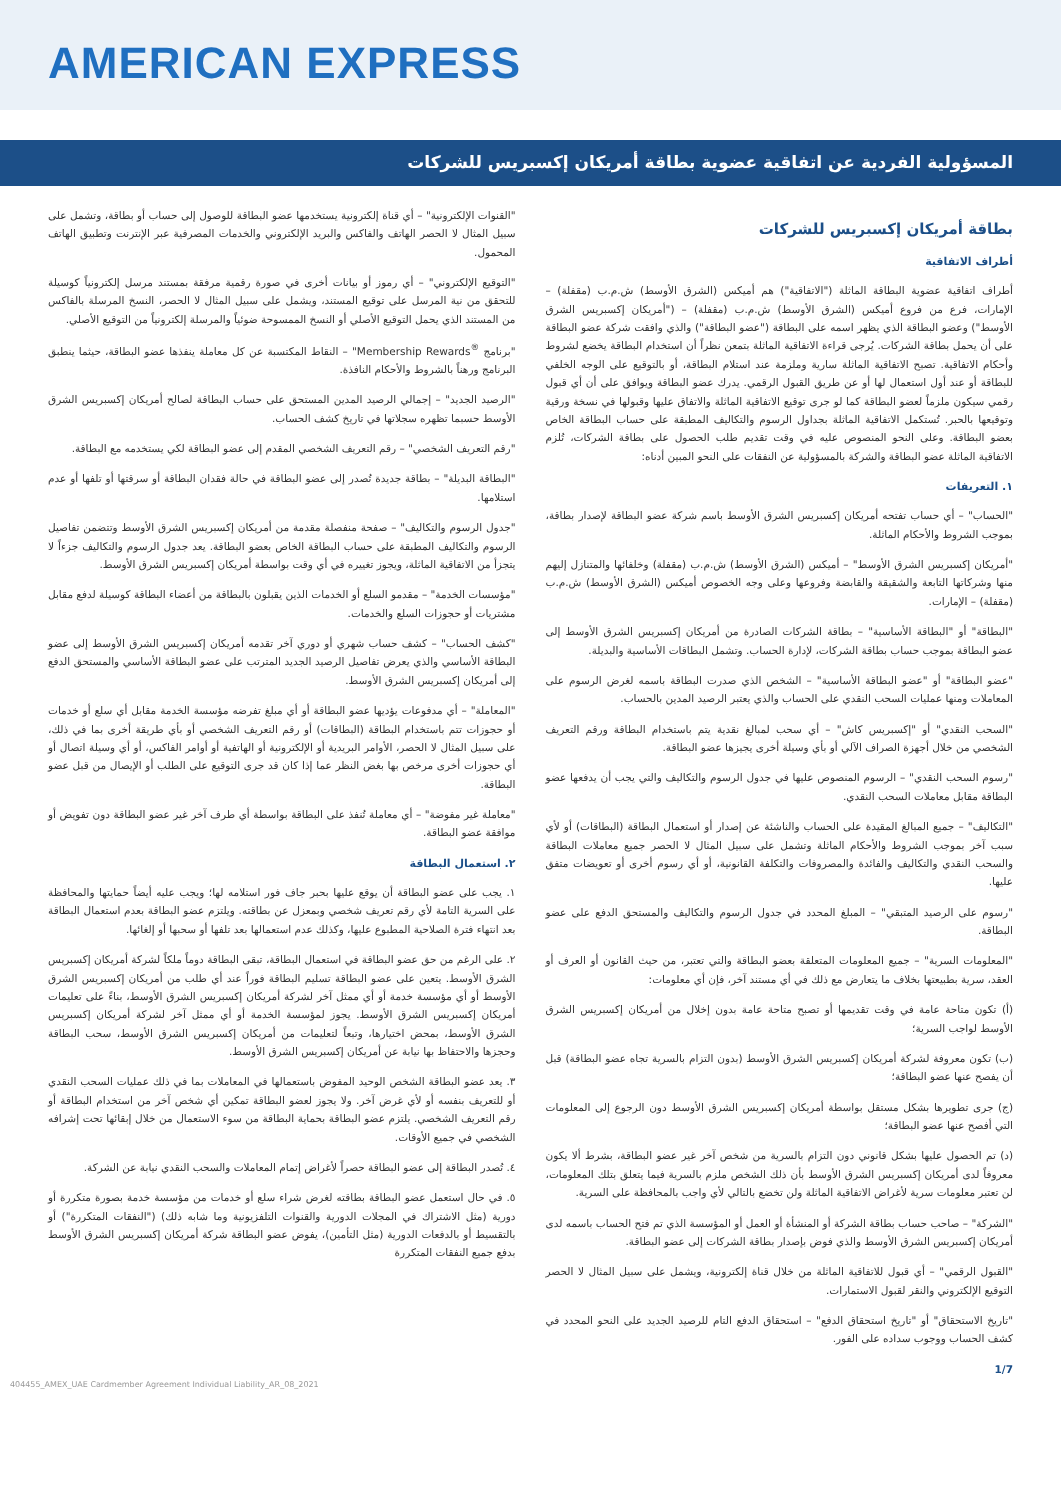AMERICAN EXPRESS
المسؤولية الفردية عن اتفاقية عضوية بطاقة أمريكان إكسبريس للشركات
بطاقة أمريكان إكسبريس للشركات
أطراف الاتفاقية
أطراف اتفاقية عضوية البطاقة الماثلة ("الاتفاقية") هم أميكس (الشرق الأوسط) ش.م.ب (مقفلة) – الإمارات، فرع من فروع أميكس (الشرق الأوسط) ش.م.ب (مقفلة) – ("أمريكان إكسبريس الشرق الأوسط") وعضو البطاقة الذي يظهر اسمه على البطاقة ("عضو البطاقة") والذي وافقت شركة عضو البطاقة على أن يحمل بطاقة الشركات. يُرجى قراءة الاتفاقية الماثلة بتمعن نظراً أن استخدام البطاقة يخضع لشروط وأحكام الاتفاقية. تصبح الاتفاقية الماثلة سارية وملزمة عند استلام البطاقة، أو بالتوقيع على الوجه الخلفي للبطاقة أو عند أول استعمال لها أو عن طريق القبول الرقمي. يدرك عضو البطاقة ويوافق على أن أي قبول رقمي سيكون ملزماً لعضو البطاقة كما لو جرى توقيع الاتفاقية الماثلة والاتفاق عليها وقبولها في نسخة ورقية وتوقيعها بالحبر. تُستكمل الاتفاقية الماثلة بجداول الرسوم والتكاليف المطبقة على حساب البطاقة الخاص بعضو البطاقة. وعلى النحو المنصوص عليه في وقت تقديم طلب الحصول على بطاقة الشركات، تُلزم الاتفاقية الماثلة عضو البطاقة والشركة بالمسؤولية عن النفقات على النحو المبين أدناه:
١. التعريفات
"الحساب" – أي حساب تفتحه أمريكان إكسبريس الشرق الأوسط باسم شركة عضو البطاقة لإصدار بطاقة، بموجب الشروط والأحكام الماثلة.
"أمريكان إكسبريس الشرق الأوسط" – أميكس (الشرق الأوسط) ش.م.ب (مقفلة) وخلفائها والمتنازل إليهم منها وشركاتها التابعة والشقيقة والقابضة وفروعها وعلى وجه الخصوص أميكس (الشرق الأوسط) ش.م.ب (مقفلة) – الإمارات.
"البطاقة" أو "البطاقة الأساسية" – بطاقة الشركات الصادرة من أمريكان إكسبريس الشرق الأوسط إلى عضو البطاقة بموجب حساب بطاقة الشركات، لإدارة الحساب. وتشمل البطاقات الأساسية والبديلة.
"عضو البطاقة" أو "عضو البطاقة الأساسية" – الشخص الذي صدرت البطاقة باسمه لغرض الرسوم على المعاملات ومنها عمليات السحب النقدي على الحساب والذي يعتبر الرصيد المدين بالحساب.
"السحب النقدي" أو "إكسبريس كاش" – أي سحب لمبالغ نقدية يتم باستخدام البطاقة ورقم التعريف الشخصي من خلال أجهزة الصراف الآلي أو بأي وسيلة أخرى يجيزها عضو البطاقة.
"رسوم السحب النقدي" – الرسوم المنصوص عليها في جدول الرسوم والتكاليف والتي يجب أن يدفعها عضو البطاقة مقابل معاملات السحب النقدي.
"التكاليف" – جميع المبالغ المقيدة على الحساب والناشئة عن إصدار أو استعمال البطاقة (البطاقات) أو لأي سبب آخر بموجب الشروط والأحكام الماثلة وتشمل على سبيل المثال لا الحصر جميع معاملات البطاقة والسحب النقدي والتكاليف والفائدة والمصروفات والتكلفة القانونية، أو أي رسوم أخرى أو تعويضات متفق عليها.
"رسوم على الرصيد المتبقي" – المبلغ المحدد في جدول الرسوم والتكاليف والمستحق الدفع على عضو البطاقة.
"المعلومات السرية" – جميع المعلومات المتعلقة بعضو البطاقة والتي تعتبر، من حيث القانون أو العرف أو العقد، سرية بطبيعتها بخلاف ما يتعارض مع ذلك في أي مستند آخر، فإن أي معلومات:
(أ) تكون متاحة عامة في وقت تقديمها أو تصبح متاحة عامة بدون إخلال من أمريكان إكسبريس الشرق الأوسط لواجب السرية؛
(ب) تكون معروفة لشركة أمريكان إكسبريس الشرق الأوسط (بدون التزام بالسرية تجاه عضو البطاقة) قبل أن يفصح عنها عضو البطاقة؛
(ج) جرى تطويرها بشكل مستقل بواسطة أمريكان إكسبريس الشرق الأوسط دون الرجوع إلى المعلومات التي أفصح عنها عضو البطاقة؛
(د) تم الحصول عليها بشكل قانوني دون التزام بالسرية من شخص آخر غير عضو البطاقة، بشرط ألا يكون معروفاً لدى أمريكان إكسبريس الشرق الأوسط بأن ذلك الشخص ملزم بالسرية فيما يتعلق بتلك المعلومات، لن تعتبر معلومات سرية لأغراض الاتفاقية الماثلة ولن تخضع بالتالي لأي واجب بالمحافظة على السرية.
"الشركة" – صاحب حساب بطاقة الشركة أو المنشأة أو العمل أو المؤسسة الذي تم فتح الحساب باسمه لدى أمريكان إكسبريس الشرق الأوسط والذي فوض بإصدار بطاقة الشركات إلى عضو البطاقة.
"القبول الرقمي" – أي قبول للاتفاقية الماثلة من خلال قناة إلكترونية، ويشمل على سبيل المثال لا الحصر التوقيع الإلكتروني والنقر لقبول الاستمارات.
"تاريخ الاستحقاق" أو "تاريخ استحقاق الدفع" – استحقاق الدفع التام للرصيد الجديد على النحو المحدد في كشف الحساب ووجوب سداده على الفور.
"القنوات الإلكترونية" – أي قناة إلكترونية يستخدمها عضو البطاقة للوصول إلى حساب أو بطاقة، وتشمل على سبيل المثال لا الحصر الهاتف والفاكس والبريد الإلكتروني والخدمات المصرفية عبر الإنترنت وتطبيق الهاتف المحمول.
"التوقيع الإلكتروني" – أي رموز أو بيانات أخرى في صورة رقمية مرفقة بمستند مرسل إلكترونياً كوسيلة للتحقق من نية المرسل على توقيع المستند، ويشمل على سبيل المثال لا الحصر، النسخ المرسلة بالفاكس من المستند الذي يحمل التوقيع الأصلي أو النسخ الممسوحة ضوئياً والمرسلة إلكترونياً من التوقيع الأصلي.
"برنامج <sup>®</sup>Membership Rewards" – النقاط المكتسبة عن كل معاملة ينفذها عضو البطاقة، حيثما ينطبق البرنامج ورهناً بالشروط والأحكام النافذة.
"الرصيد الجديد" – إجمالي الرصيد المدين المستحق على حساب البطاقة لصالح أمريكان إكسبريس الشرق الأوسط حسبما تظهره سجلاتها في تاريخ كشف الحساب.
"رقم التعريف الشخصي" – رقم التعريف الشخصي المقدم إلى عضو البطاقة لكي يستخدمه مع البطاقة.
"البطاقة البديلة" – بطاقة جديدة تُصدر إلى عضو البطاقة في حالة فقدان البطاقة أو سرقتها أو تلفها أو عدم استلامها.
"جدول الرسوم والتكاليف" – صفحة منفصلة مقدمة من أمريكان إكسبريس الشرق الأوسط وتتضمن تفاصيل الرسوم والتكاليف المطبقة على حساب البطاقة الخاص بعضو البطاقة. يعد جدول الرسوم والتكاليف جزءاً لا يتجزأ من الاتفاقية الماثلة، ويجوز تغييره في أي وقت بواسطة أمريكان إكسبريس الشرق الأوسط.
"مؤسسات الخدمة" – مقدمو السلع أو الخدمات الذين يقبلون بالبطاقة من أعضاء البطاقة كوسيلة لدفع مقابل مشتريات أو حجوزات السلع والخدمات.
"كشف الحساب" – كشف حساب شهري أو دوري آخر تقدمه أمريكان إكسبريس الشرق الأوسط إلى عضو البطاقة الأساسي والذي يعرض تفاصيل الرصيد الجديد المترتب على عضو البطاقة الأساسي والمستحق الدفع إلى أمريكان إكسبريس الشرق الأوسط.
"المعاملة" – أي مدفوعات يؤديها عضو البطاقة أو أي مبلغ تفرضه مؤسسة الخدمة مقابل أي سلع أو خدمات أو حجوزات تتم باستخدام البطاقة (البطاقات) أو رقم التعريف الشخصي أو بأي طريقة أخرى بما في ذلك، على سبيل المثال لا الحصر، الأوامر البريدية أو الإلكترونية أو الهاتفية أو أوامر الفاكس، أو أي وسيلة اتصال أو أي حجوزات أخرى مرخص بها بغض النظر عما إذا كان قد جرى التوقيع على الطلب أو الإيصال من قبل عضو البطاقة.
"معاملة غير مفوضة" – أي معاملة تُنفذ على البطاقة بواسطة أي طرف آخر غير عضو البطاقة دون تفويض أو موافقة عضو البطاقة.
٢. استعمال البطاقة
١. يجب على عضو البطاقة أن يوقع عليها بحبر جاف فور استلامه لها؛ ويجب عليه أيضاً حمايتها والمحافظة على السرية التامة لأي رقم تعريف شخصي وبمعزل عن بطاقته. ويلتزم عضو البطاقة بعدم استعمال البطاقة بعد انتهاء فترة الصلاحية المطبوع عليها، وكذلك عدم استعمالها بعد تلفها أو سحبها أو إلغائها.
٢. على الرغم من حق عضو البطاقة في استعمال البطاقة، تبقى البطاقة دوماً ملكاً لشركة أمريكان إكسبريس الشرق الأوسط. يتعين على عضو البطاقة تسليم البطاقة فوراً عند أي طلب من أمريكان إكسبريس الشرق الأوسط أو أي مؤسسة خدمة أو أي ممثل آخر لشركة أمريكان إكسبريس الشرق الأوسط، بناءً على تعليمات أمريكان إكسبريس الشرق الأوسط. يجوز لمؤسسة الخدمة أو أي ممثل آخر لشركة أمريكان إكسبريس الشرق الأوسط، بمحض اختيارها، وتبعاً لتعليمات من أمريكان إكسبريس الشرق الأوسط، سحب البطاقة وحجزها والاحتفاظ بها نيابة عن أمريكان إكسبريس الشرق الأوسط.
٣. يعد عضو البطاقة الشخص الوحيد المفوض باستعمالها في المعاملات بما في ذلك عمليات السحب النقدي أو للتعريف بنفسه أو لأي غرض آخر. ولا يجوز لعضو البطاقة تمكين أي شخص آخر من استخدام البطاقة أو رقم التعريف الشخصي. يلتزم عضو البطاقة بحماية البطاقة من سوء الاستعمال من خلال إبقائها تحت إشرافه الشخصي في جميع الأوقات.
٤. تُصدر البطاقة إلى عضو البطاقة حصراً لأغراض إتمام المعاملات والسحب النقدي نيابة عن الشركة.
٥. في حال استعمل عضو البطاقة بطاقته لغرض شراء سلع أو خدمات من مؤسسة خدمة بصورة متكررة أو دورية (مثل الاشتراك في المجلات الدورية والقنوات التلفزيونية وما شابه ذلك) ("النفقات المتكررة") أو بالتقسيط أو بالدفعات الدورية (مثل التأمين)، يفوض عضو البطاقة شركة أمريكان إكسبريس الشرق الأوسط بدفع جميع النفقات المتكررة
1/7
404455_AMEX_UAE Cardmember Agreement Individual Liability_AR_08_2021